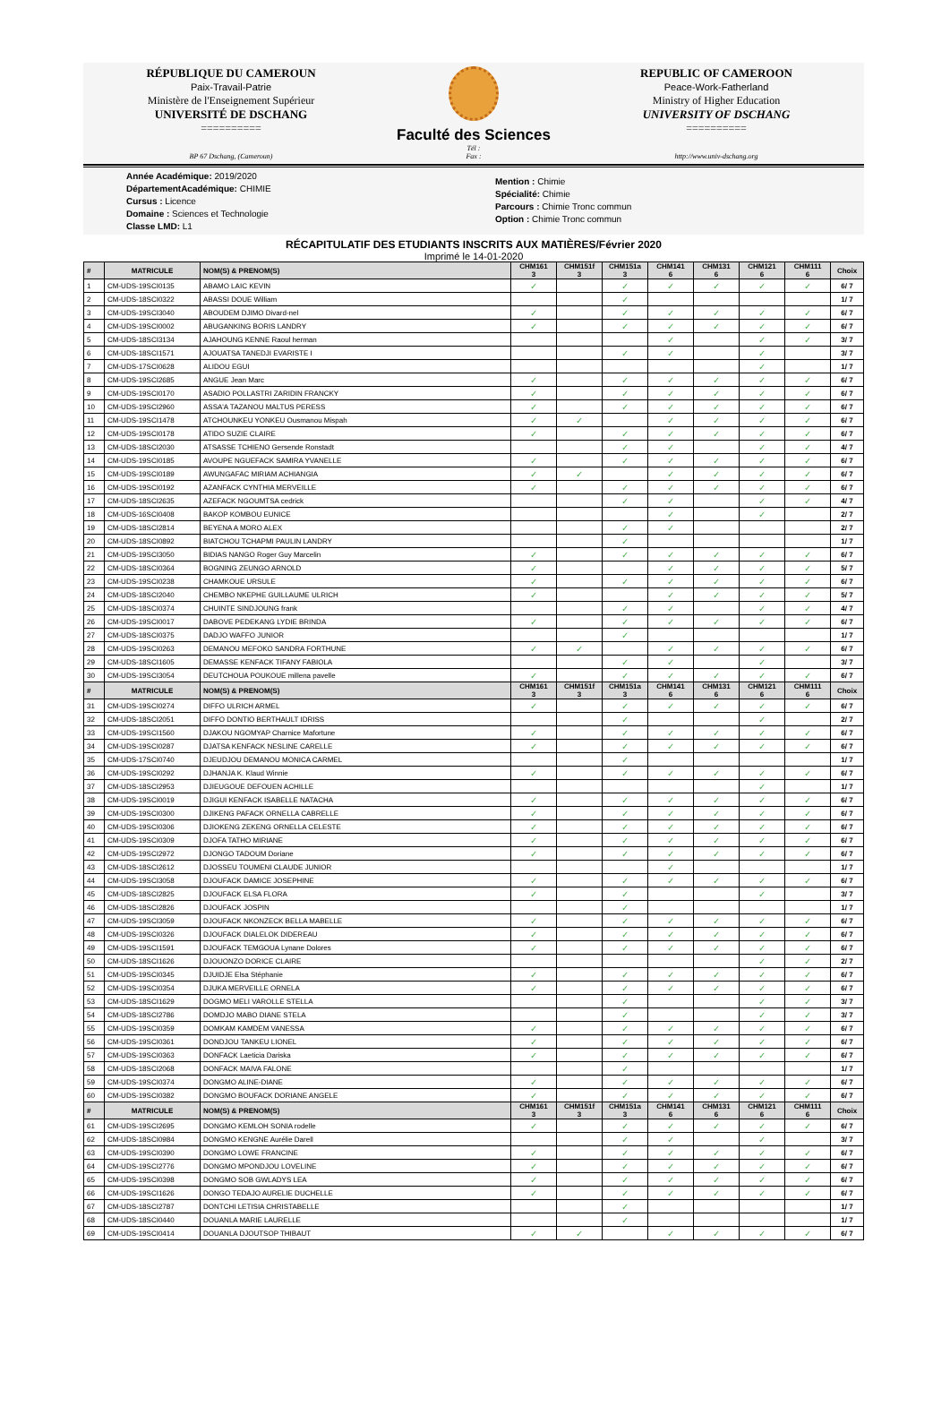RÉPUBLIQUE DU CAMEROUN
Paix-Travail-Patrie
Ministère de l'Enseignement Supérieur
UNIVERSITÉ DE DSCHANG
==========
BP 67 Dschang, (Cameroun)
Faculté des Sciences
Tél :
Fax :
REPUBLIC OF CAMEROON
Peace-Work-Fatherland
Ministry of Higher Education
UNIVERSITY OF DSCHANG
==========
http://www.univ-dschang.org
Année Académique: 2019/2020
DépartementAcadémique: CHIMIE
Cursus : Licence
Domaine : Sciences et Technologie
Classe LMD: L1
Mention : Chimie
Spécialité: Chimie
Parcours : Chimie Tronc commun
Option : Chimie Tronc commun
RÉCAPITULATIF DES ETUDIANTS INSCRITS AUX MATIÈRES/Février 2020
Imprimé le 14-01-2020
| # | MATRICULE | NOM(S) & PRENOM(S) | CHM161 3 | CHM151f 3 | CHM151a 3 | CHM141 6 | CHM131 6 | CHM121 6 | CHM111 6 | Choix |
| --- | --- | --- | --- | --- | --- | --- | --- | --- | --- | --- |
| 1 | CM-UDS-19SCI0135 | ABAMO LAIC KEVIN | ✓ | | ✓ | ✓ | ✓ | ✓ | ✓ | 6/ 7 |
| 2 | CM-UDS-18SCI0322 | ABASSI DOUE William | | | ✓ | | | | | 1/ 7 |
| 3 | CM-UDS-19SCI3040 | ABOUDEM DJIMO Divard-nel | ✓ | | ✓ | ✓ | ✓ | ✓ | ✓ | 6/ 7 |
| 4 | CM-UDS-19SCI0002 | ABUGANKING BORIS LANDRY | ✓ | | ✓ | ✓ | ✓ | ✓ | ✓ | 6/ 7 |
| 5 | CM-UDS-18SCI3134 | AJAHOUNG KENNE Raoul herman | | | | ✓ | | ✓ | ✓ | 3/ 7 |
| 6 | CM-UDS-18SCI1571 | AJOUATSA TANEDJI EVARISTE I | | | ✓ | ✓ | | ✓ | | 3/ 7 |
| 7 | CM-UDS-17SCI0628 | ALIDOU EGUI | | | | | | ✓ | | 1/ 7 |
| 8 | CM-UDS-19SCI2685 | ANGUE Jean Marc | ✓ | | ✓ | ✓ | ✓ | ✓ | ✓ | 6/ 7 |
| 9 | CM-UDS-19SCI0170 | ASADIO POLLASTRI ZARIDIN FRANCKY | ✓ | | ✓ | ✓ | ✓ | ✓ | ✓ | 6/ 7 |
| 10 | CM-UDS-19SCI2960 | ASSA'A TAZANOU MALTUS PERESS | ✓ | | ✓ | ✓ | ✓ | ✓ | ✓ | 6/ 7 |
| 11 | CM-UDS-19SCI1478 | ATCHOUNKEU YONKEU Ousmanou Mispah | ✓ | ✓ | | ✓ | ✓ | ✓ | ✓ | 6/ 7 |
| 12 | CM-UDS-19SCI0178 | ATIDO SUZIE CLAIRE | ✓ | | ✓ | ✓ | ✓ | ✓ | ✓ | 6/ 7 |
| 13 | CM-UDS-18SCI2030 | ATSASSE TCHIENO Gersende Ronstadt | | | ✓ | ✓ | | ✓ | ✓ | 4/ 7 |
| 14 | CM-UDS-19SCI0185 | AVOUPE NGUEFACK SAMIRA YVANELLE | ✓ | | ✓ | ✓ | ✓ | ✓ | ✓ | 6/ 7 |
| 15 | CM-UDS-19SCI0189 | AWUNGAFAC MIRIAM ACHIANGIA | ✓ | ✓ | | ✓ | ✓ | ✓ | ✓ | 6/ 7 |
| 16 | CM-UDS-19SCI0192 | AZANFACK CYNTHIA MERVEILLE | ✓ | | ✓ | ✓ | ✓ | ✓ | ✓ | 6/ 7 |
| 17 | CM-UDS-18SCI2635 | AZEFACK NGOUMTSA cedrick | | | ✓ | ✓ | | ✓ | ✓ | 4/ 7 |
| 18 | CM-UDS-16SCI0408 | BAKOP KOMBOU EUNICE | | | | ✓ | | ✓ | | 2/ 7 |
| 19 | CM-UDS-18SCI2814 | BEYENA A MORO ALEX | | | ✓ | ✓ | | | | 2/ 7 |
| 20 | CM-UDS-18SCI0892 | BIATCHOU TCHAPMI PAULIN LANDRY | | | ✓ | | | | | 1/ 7 |
| 21 | CM-UDS-19SCI3050 | BIDIAS NANGO Roger Guy Marcelin | ✓ | | ✓ | ✓ | ✓ | ✓ | ✓ | 6/ 7 |
| 22 | CM-UDS-18SCI0364 | BOGNING ZEUNGO ARNOLD | ✓ | | | ✓ | ✓ | ✓ | ✓ | 5/ 7 |
| 23 | CM-UDS-19SCI0238 | CHAMKOUE URSULE | ✓ | | ✓ | ✓ | ✓ | ✓ | ✓ | 6/ 7 |
| 24 | CM-UDS-18SCI2040 | CHEMBO NKEPHE GUILLAUME ULRICH | ✓ | | | ✓ | ✓ | ✓ | ✓ | 5/ 7 |
| 25 | CM-UDS-18SCI0374 | CHUINTE SINDJOUNG frank | | | ✓ | ✓ | | ✓ | ✓ | 4/ 7 |
| 26 | CM-UDS-19SCI0017 | DABOVE PEDEKANG LYDIE BRINDA | ✓ | | ✓ | ✓ | ✓ | ✓ | ✓ | 6/ 7 |
| 27 | CM-UDS-18SCI0375 | DADJO WAFFO JUNIOR | | | ✓ | | | | | 1/ 7 |
| 28 | CM-UDS-19SCI0263 | DEMANOU MEFOKO SANDRA FORTHUNE | ✓ | ✓ | | ✓ | ✓ | ✓ | ✓ | 6/ 7 |
| 29 | CM-UDS-18SCI1605 | DEMASSE KENFACK TIFANY FABIOLA | | | ✓ | ✓ | | ✓ | | 3/ 7 |
| 30 | CM-UDS-19SCI3054 | DEUTCHOUA POUKOUE millena pavelle | ✓ | | ✓ | ✓ | ✓ | ✓ | ✓ | 6/ 7 |
| # | MATRICULE | NOM(S) & PRENOM(S) | CHM161 3 | CHM151f 3 | CHM151a 3 | CHM141 6 | CHM131 6 | CHM121 6 | CHM111 6 | Choix |
| 31 | CM-UDS-19SCI0274 | DIFFO ULRICH ARMEL | ✓ | | ✓ | ✓ | ✓ | ✓ | ✓ | 6/ 7 |
| 32 | CM-UDS-18SCI2051 | DIFFO DONTIO BERTHAULT IDRISS | | | ✓ | | | ✓ | | 2/ 7 |
| 33 | CM-UDS-19SCI1560 | DJAKOU NGOMYAP Charnice Mafortune | ✓ | | ✓ | ✓ | ✓ | ✓ | ✓ | 6/ 7 |
| 34 | CM-UDS-19SCI0287 | DJATSA KENFACK NESLINE CARELLE | ✓ | | ✓ | ✓ | ✓ | ✓ | ✓ | 6/ 7 |
| 35 | CM-UDS-17SCI0740 | DJEUDJOU DEMANOU MONICA CARMEL | | | ✓ | | | | | 1/ 7 |
| 36 | CM-UDS-19SCI0292 | DJHANJA K. Klaud Winnie | ✓ | | ✓ | ✓ | ✓ | ✓ | ✓ | 6/ 7 |
| 37 | CM-UDS-18SCI2953 | DJIEUGOUE DEFOUEN ACHILLE | | | | | | ✓ | | 1/ 7 |
| 38 | CM-UDS-19SCI0019 | DJIGUI KENFACK ISABELLE NATACHA | ✓ | | ✓ | ✓ | ✓ | ✓ | ✓ | 6/ 7 |
| 39 | CM-UDS-19SCI0300 | DJIKENG PAFACK ORNELLA CABRELLE | ✓ | | ✓ | ✓ | ✓ | ✓ | ✓ | 6/ 7 |
| 40 | CM-UDS-19SCI0306 | DJIOKENG ZEKENG ORNELLA CELESTE | ✓ | | ✓ | ✓ | ✓ | ✓ | ✓ | 6/ 7 |
| 41 | CM-UDS-19SCI0309 | DJOFA TATHO MIRIANE | ✓ | | ✓ | ✓ | ✓ | ✓ | ✓ | 6/ 7 |
| 42 | CM-UDS-19SCI2972 | DJONGO TADOUM Doriane | ✓ | | ✓ | ✓ | ✓ | ✓ | ✓ | 6/ 7 |
| 43 | CM-UDS-18SCI2612 | DJOSSEU TOUMENI CLAUDE JUNIOR | | | | ✓ | | | | 1/ 7 |
| 44 | CM-UDS-19SCI3058 | DJOUFACK DAMICE JOSEPHINE | ✓ | | ✓ | ✓ | ✓ | ✓ | ✓ | 6/ 7 |
| 45 | CM-UDS-18SCI2825 | DJOUFACK ELSA FLORA | ✓ | | ✓ | | | ✓ | | 3/ 7 |
| 46 | CM-UDS-18SCI2826 | DJOUFACK JOSPIN | | | ✓ | | | | | 1/ 7 |
| 47 | CM-UDS-19SCI3059 | DJOUFACK NKONZECK BELLA MABELLE | ✓ | | ✓ | ✓ | ✓ | ✓ | ✓ | 6/ 7 |
| 48 | CM-UDS-19SCI0326 | DJOUFACK DIALELOK DIDEREAU | ✓ | | ✓ | ✓ | ✓ | ✓ | ✓ | 6/ 7 |
| 49 | CM-UDS-19SCI1591 | DJOUFACK TEMGOUA Lynane Dolores | ✓ | | ✓ | ✓ | ✓ | ✓ | ✓ | 6/ 7 |
| 50 | CM-UDS-18SCI1626 | DJOUONZO DORICE CLAIRE | | | | | | ✓ | ✓ | 2/ 7 |
| 51 | CM-UDS-19SCI0345 | DJUIDJE Elsa Stéphanie | ✓ | | ✓ | ✓ | ✓ | ✓ | ✓ | 6/ 7 |
| 52 | CM-UDS-19SCI0354 | DJUKA MERVEILLE ORNELA | ✓ | | ✓ | ✓ | ✓ | ✓ | ✓ | 6/ 7 |
| 53 | CM-UDS-18SCI1629 | DOGMO MELI VAROLLE STELLA | | | ✓ | | | ✓ | ✓ | 3/ 7 |
| 54 | CM-UDS-18SCI2786 | DOMDJO MABO DIANE STELA | | | ✓ | | | ✓ | ✓ | 3/ 7 |
| 55 | CM-UDS-19SCI0359 | DOMKAM KAMDEM VANESSA | ✓ | | ✓ | ✓ | ✓ | ✓ | ✓ | 6/ 7 |
| 56 | CM-UDS-19SCI0361 | DONDJOU TANKEU LIONEL | ✓ | | ✓ | ✓ | ✓ | ✓ | ✓ | 6/ 7 |
| 57 | CM-UDS-19SCI0363 | DONFACK Laeticia Dariska | ✓ | | ✓ | ✓ | ✓ | ✓ | ✓ | 6/ 7 |
| 58 | CM-UDS-18SCI2068 | DONFACK MAIVA FALONE | | | ✓ | | | | | 1/ 7 |
| 59 | CM-UDS-19SCI0374 | DONGMO ALINE-DIANE | ✓ | | ✓ | ✓ | ✓ | ✓ | ✓ | 6/ 7 |
| 60 | CM-UDS-19SCI0382 | DONGMO BOUFACK DORIANE ANGELE | ✓ | | ✓ | ✓ | ✓ | ✓ | ✓ | 6/ 7 |
| # | MATRICULE | NOM(S) & PRENOM(S) | CHM161 3 | CHM151f 3 | CHM151a 3 | CHM141 6 | CHM131 6 | CHM121 6 | CHM111 6 | Choix |
| 61 | CM-UDS-19SCI2695 | DONGMO KEMLOH SONIA rodelle | ✓ | | ✓ | ✓ | ✓ | ✓ | ✓ | 6/ 7 |
| 62 | CM-UDS-18SCI0984 | DONGMO KENGNE Aurélie Darell | | | ✓ | ✓ | | ✓ | | 3/ 7 |
| 63 | CM-UDS-19SCI0390 | DONGMO LOWE FRANCINE | ✓ | | ✓ | ✓ | ✓ | ✓ | ✓ | 6/ 7 |
| 64 | CM-UDS-19SCI2776 | DONGMO MPONDJOU LOVELINE | ✓ | | ✓ | ✓ | ✓ | ✓ | ✓ | 6/ 7 |
| 65 | CM-UDS-19SCI0398 | DONGMO SOB GWLADYS LEA | ✓ | | ✓ | ✓ | ✓ | ✓ | ✓ | 6/ 7 |
| 66 | CM-UDS-19SCI1626 | DONGO TEDAJO AURELIE DUCHELLE | ✓ | | ✓ | ✓ | ✓ | ✓ | ✓ | 6/ 7 |
| 67 | CM-UDS-18SCI2787 | DONTCHI LETISIA CHRISTABELLE | | | ✓ | | | | | 1/ 7 |
| 68 | CM-UDS-18SCI0440 | DOUANLA MARIE LAURELLE | | | ✓ | | | | | 1/ 7 |
| 69 | CM-UDS-19SCI0414 | DOUANLA DJOUTSOP THIBAUT | ✓ | ✓ | | ✓ | ✓ | ✓ | ✓ | 6/ 7 |